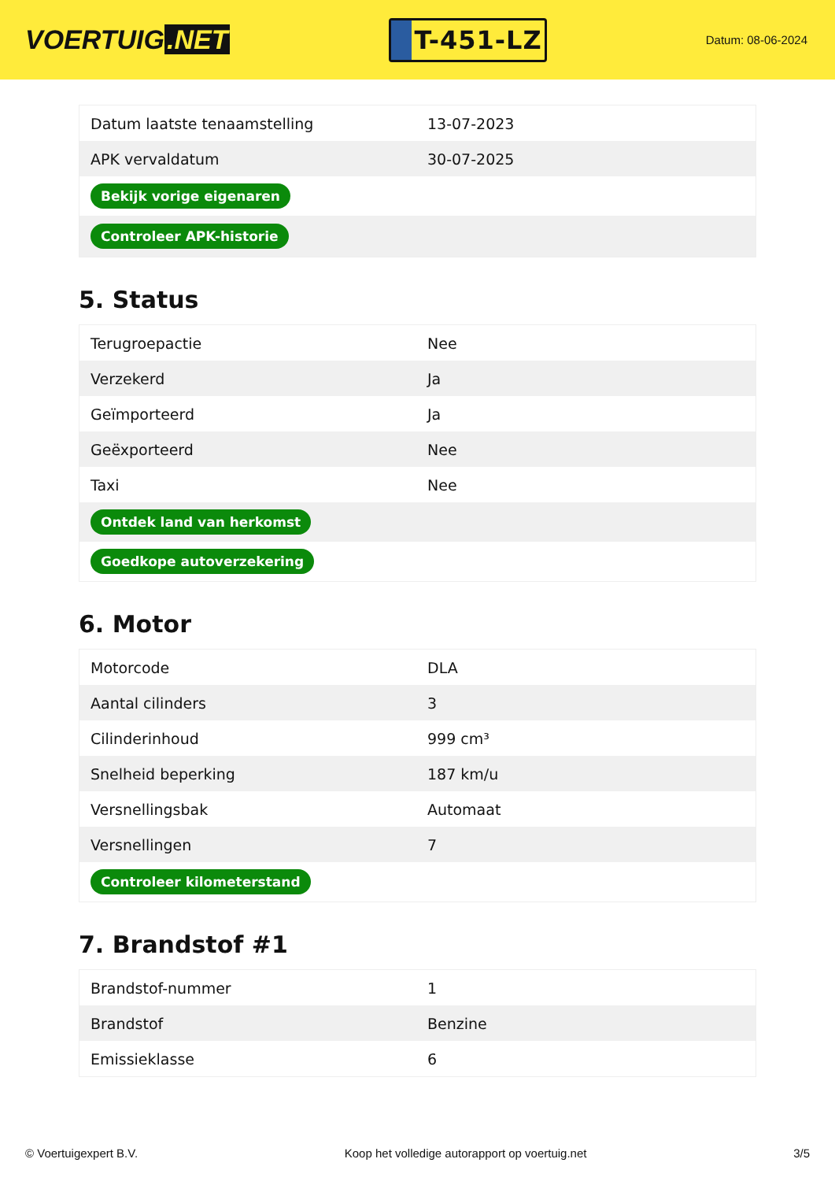VOERTUIG.NET
T-451-LZ
Datum: 08-06-2024
| Datum laatste tenaamstelling | 13-07-2023 |
| APK vervaldatum | 30-07-2025 |
| Bekijk vorige eigenaren | |
| Controleer APK-historie | |
5. Status
| Terugroepactie | Nee |
| Verzekerd | Ja |
| Geïmporteerd | Ja |
| Geëxporteerd | Nee |
| Taxi | Nee |
| Ontdek land van herkomst | |
| Goedkope autoverzekering | |
6. Motor
| Motorcode | DLA |
| Aantal cilinders | 3 |
| Cilinderinhoud | 999 cm³ |
| Snelheid beperking | 187 km/u |
| Versnellingsbak | Automaat |
| Versnellingen | 7 |
| Controleer kilometerstand | |
7. Brandstof #1
| Brandstof-nummer | 1 |
| Brandstof | Benzine |
| Emissieklasse | 6 |
© Voertuigexpert B.V. Koop het volledige autorapport op voertuig.net 3/5